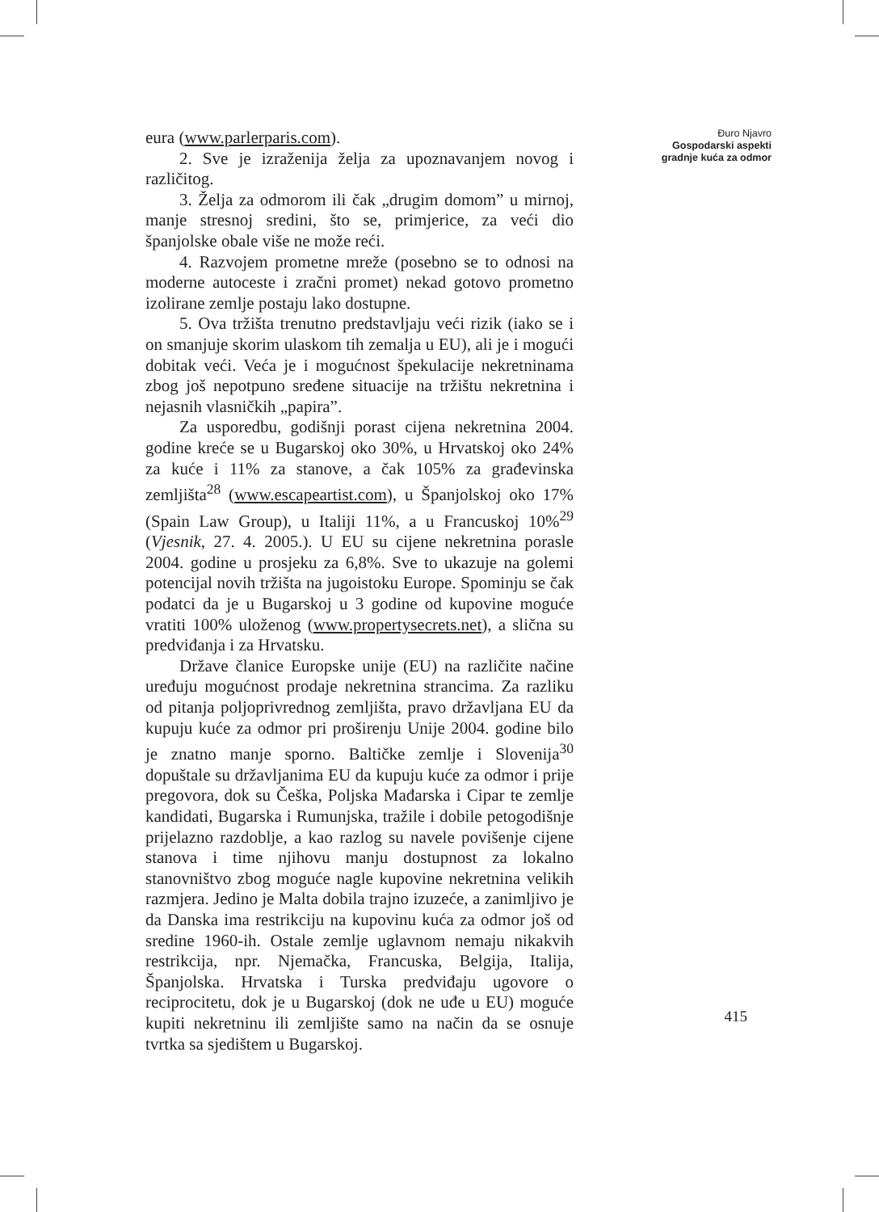eura (www.parlerparis.com).
2. Sve je izraženija želja za upoznavanjem novog i različitog.
3. Želja za odmorom ili čak „drugim domom” u mirnoj, manje stresnoj sredini, što se, primjerice, za veći dio španjolske obale više ne može reći.
4. Razvojem prometne mreže (posebno se to odnosi na moderne autoceste i zračni promet) nekad gotovo prometno izolirane zemlje postaju lako dostupne.
5. Ova tržišta trenutno predstavljaju veći rizik (iako se i on smanjuje skorim ulaskom tih zemalja u EU), ali je i mogući dobitak veći. Veća je i mogućnost špekulacije nekretninama zbog još nepotpuno sređene situacije na tržištu nekretnina i nejasnih vlasničkih „papira”.
Za usporedbu, godišnji porast cijena nekretnina 2004. godine kreće se u Bugarskoj oko 30%, u Hrvatskoj oko 24% za kuće i 11% za stanove, a čak 105% za građevinska zemljišta<sup>28</sup> (www.escapeartist.com), u Španjolskoj oko 17% (Spain Law Group), u Italiji 11%, a u Francuskoj 10%<sup>29</sup> (Vjesnik, 27. 4. 2005.). U EU su cijene nekretnina porasle 2004. godine u prosjeku za 6,8%. Sve to ukazuje na golemi potencijal novih tržišta na jugoistoku Europe. Spominju se čak podatci da je u Bugarskoj u 3 godine od kupovine moguće vratiti 100% uloženog (www.propertysecrets.net), a slična su predviđanja i za Hrvatsku.
Države članice Europske unije (EU) na različite načine uređuju mogućnost prodaje nekretnina strancima. Za razliku od pitanja poljoprivrednog zemljišta, pravo državljana EU da kupuju kuće za odmor pri proširenju Unije 2004. godine bilo je znatno manje sporno. Baltičke zemlje i Slovenija<sup>30</sup> dopuštale su državljanima EU da kupuju kuće za odmor i prije pregovora, dok su Češka, Poljska Mađarska i Cipar te zemlje kandidati, Bugarska i Rumunjska, tražile i dobile petogodišnje prijelazno razdoblje, a kao razlog su navele povišenje cijene stanova i time njihovu manju dostupnost za lokalno stanovništvo zbog moguće nagle kupovine nekretnina velikih razmjera. Jedino je Malta dobila trajno izuzeće, a zanimljivo je da Danska ima restrikciju na kupovinu kuća za odmor još od sredine 1960-ih. Ostale zemlje uglavnom nemaju nikakvih restrikcija, npr. Njemačka, Francuska, Belgija, Italija, Španjolska. Hrvatska i Turska predviđaju ugovore o reciprocitetu, dok je u Bugarskoj (dok ne uđe u EU) moguće kupiti nekretninu ili zemljište samo na način da se osnuje tvrtka sa sjedištem u Bugarskoj.
Đuro Njavro
Gospodarski aspekti
gradnje kuća za odmor
415